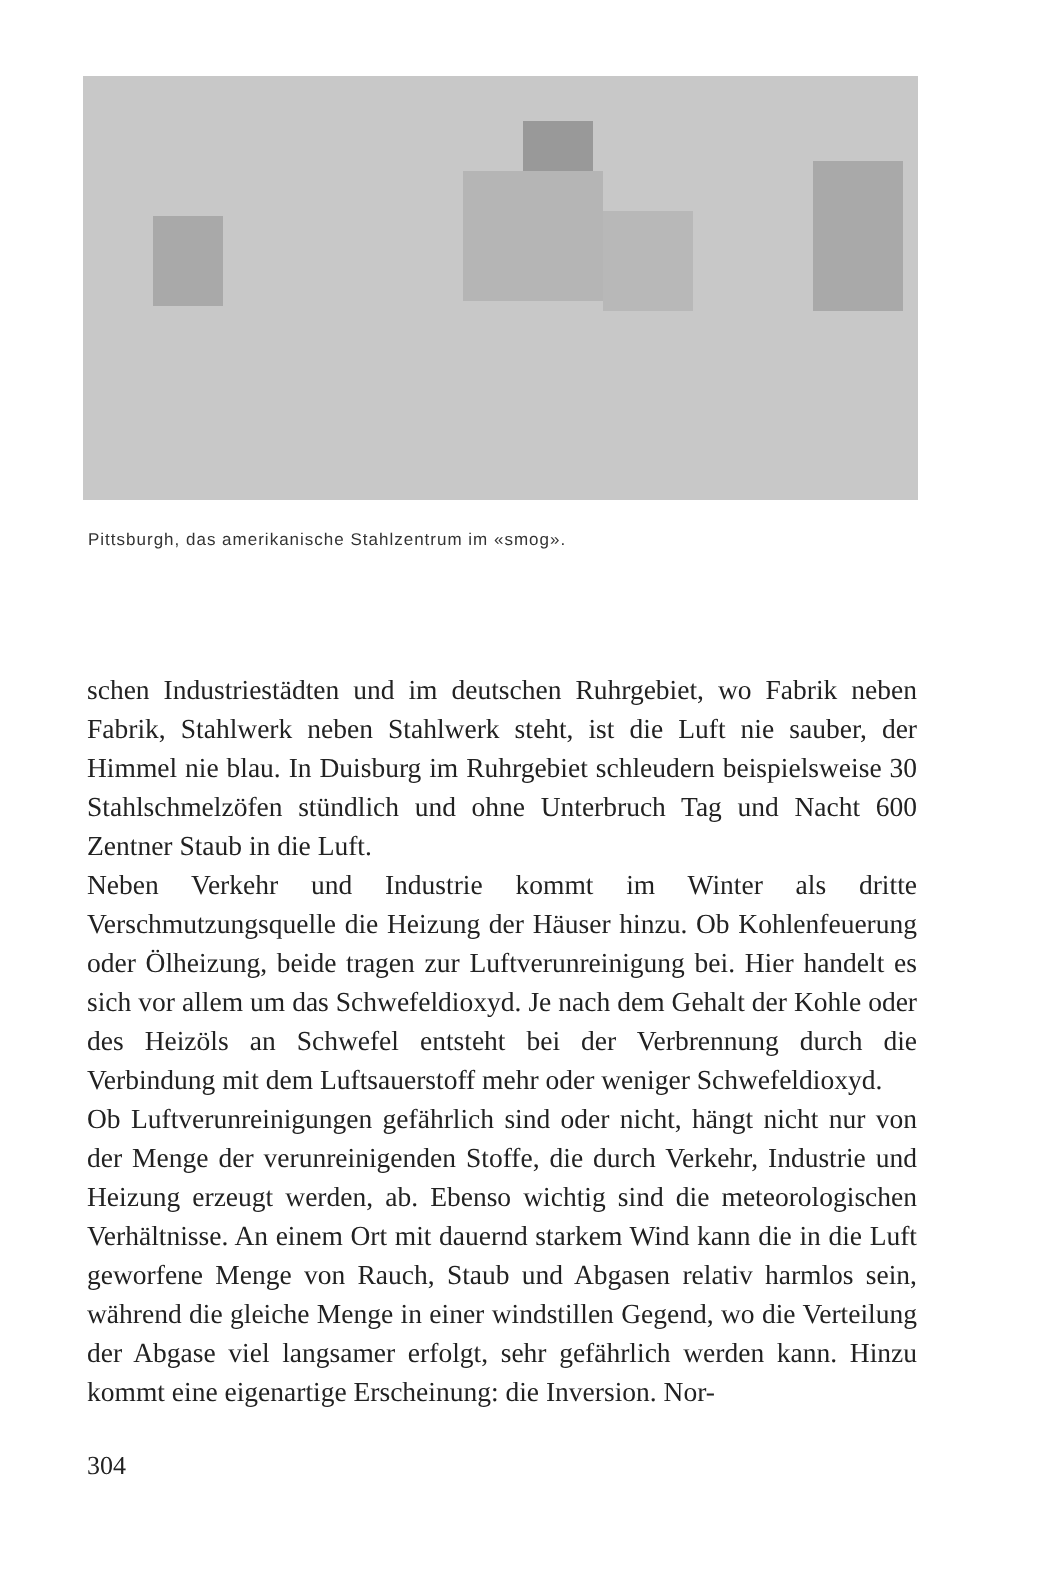Pittsburgh, das amerikanische Stahlzentrum im «smog».
schen Industriestädten und im deutschen Ruhrgebiet, wo Fabrik neben Fabrik, Stahlwerk neben Stahlwerk steht, ist die Luft nie sauber, der Himmel nie blau. In Duisburg im Ruhrgebiet schleudern beispielsweise 30 Stahlschmelzöfen stündlich und ohne Unterbruch Tag und Nacht 600 Zentner Staub in die Luft.
Neben Verkehr und Industrie kommt im Winter als dritte Verschmutzungsquelle die Heizung der Häuser hinzu. Ob Kohlenfeuerung oder Ölheizung, beide tragen zur Luftverunreinigung bei. Hier handelt es sich vor allem um das Schwefeldioxyd. Je nach dem Gehalt der Kohle oder des Heizöls an Schwefel entsteht bei der Verbrennung durch die Verbindung mit dem Luftsauerstoff mehr oder weniger Schwefeldioxyd.
Ob Luftverunreinigungen gefährlich sind oder nicht, hängt nicht nur von der Menge der verunreinigenden Stoffe, die durch Verkehr, Industrie und Heizung erzeugt werden, ab. Ebenso wichtig sind die meteorologischen Verhältnisse. An einem Ort mit dauernd starkem Wind kann die in die Luft geworfene Menge von Rauch, Staub und Abgasen relativ harmlos sein, während die gleiche Menge in einer windstillen Gegend, wo die Verteilung der Abgase viel langsamer erfolgt, sehr gefährlich werden kann. Hinzu kommt eine eigenartige Erscheinung: die Inversion. Nor-
304